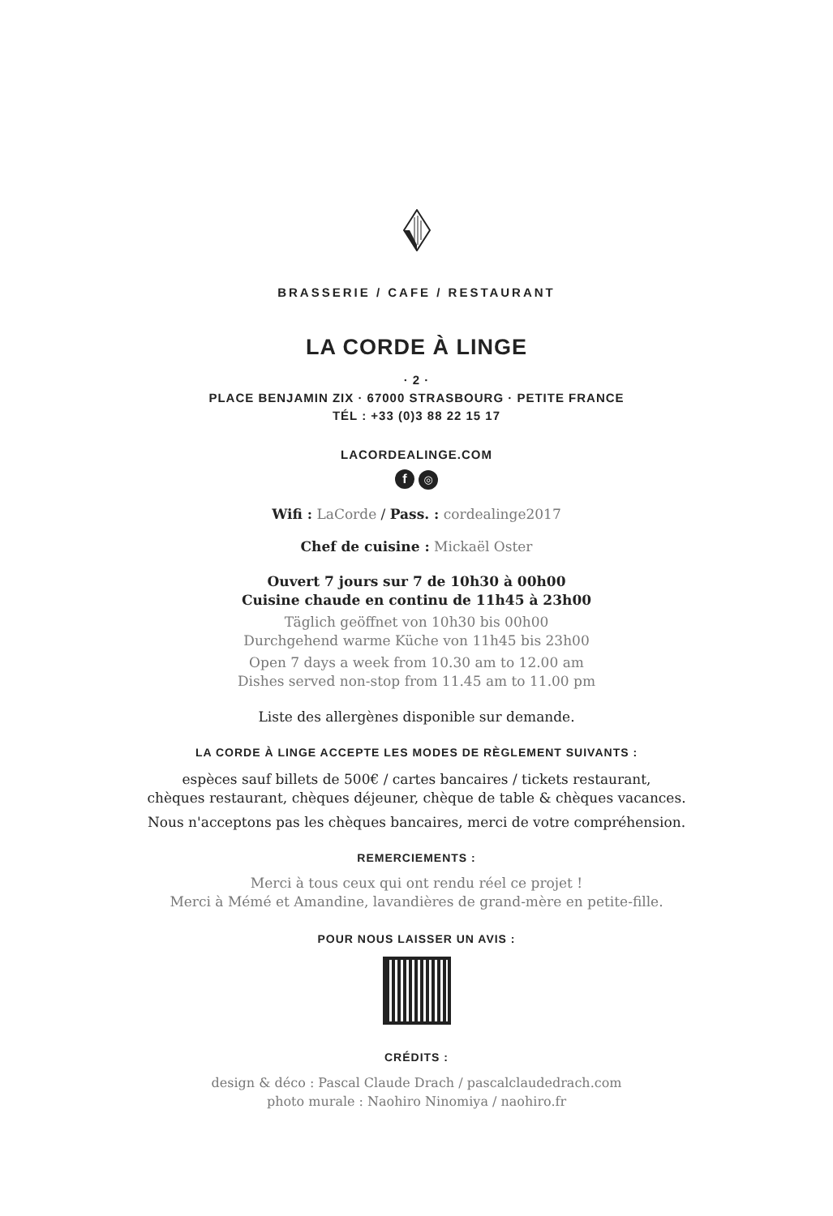BRASSERIE / CAFE / RESTAURANT
LA CORDE À LINGE
· 2 ·
PLACE BENJAMIN ZIX · 67000 STRASBOURG · PETITE FRANCE
TÉL : +33 (0)3 88 22 15 17
LACORDEALINGE.COM
f ◎
Wifi : LaCorde / Pass. : cordealinge2017
Chef de cuisine : Mickaël Oster
Ouvert 7 jours sur 7 de 10h30 à 00h00
Cuisine chaude en continu de 11h45 à 23h00
Täglich geöffnet von 10h30 bis 00h00
Durchgehend warme Küche von 11h45 bis 23h00
Open 7 days a week from 10.30 am to 12.00 am
Dishes served non-stop from 11.45 am to 11.00 pm
Liste des allergènes disponible sur demande.
LA CORDE À LINGE ACCEPTE LES MODES DE RÈGLEMENT SUIVANTS :
espèces sauf billets de 500€ / cartes bancaires / tickets restaurant,
chèques restaurant, chèques déjeuner, chèque de table & chèques vacances.
Nous n'acceptons pas les chèques bancaires, merci de votre compréhension.
REMERCIEMENTS :
Merci à tous ceux qui ont rendu réel ce projet !
Merci à Mémé et Amandine, lavandières de grand-mère en petite-fille.
POUR NOUS LAISSER UN AVIS :
CRÉDITS :
design & déco : Pascal Claude Drach / pascalclaudedrach.com
photo murale : Naohiro Ninomiya / naohiro.fr